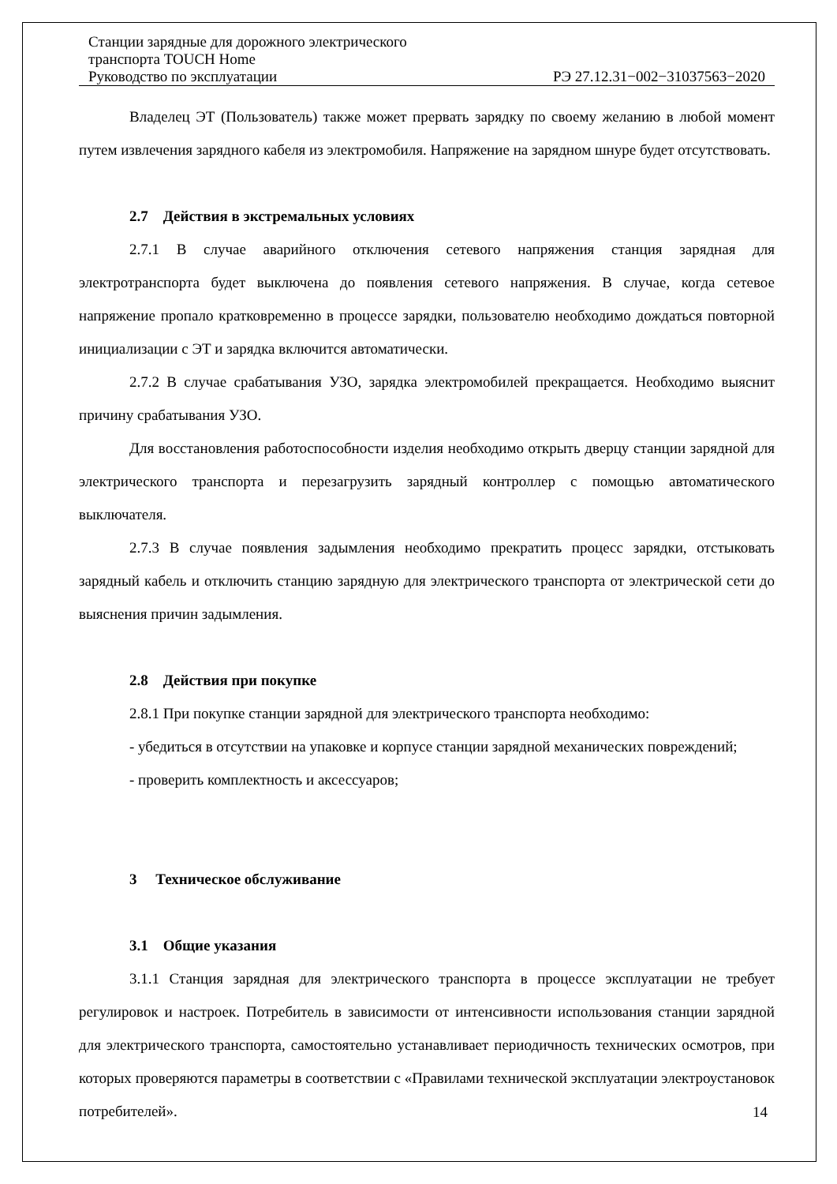Станции зарядные для дорожного электрического
транспорта TOUCH Home
Руководство по эксплуатации РЭ 27.12.31−002−31037563−2020
Владелец ЭТ (Пользователь) также может прервать зарядку по своему желанию в любой момент путем извлечения зарядного кабеля из электромобиля. Напряжение на зарядном шнуре будет отсутствовать.
2.7 Действия в экстремальных условиях
2.7.1 В случае аварийного отключения сетевого напряжения станция зарядная для электротранспорта будет выключена до появления сетевого напряжения. В случае, когда сетевое напряжение пропало кратковременно в процессе зарядки, пользователю необходимо дождаться повторной инициализации с ЭТ и зарядка включится автоматически.
2.7.2 В случае срабатывания УЗО, зарядка электромобилей прекращается. Необходимо выяснит причину срабатывания УЗО.
Для восстановления работоспособности изделия необходимо открыть дверцу станции зарядной для электрического транспорта и перезагрузить зарядный контроллер с помощью автоматического выключателя.
2.7.3 В случае появления задымления необходимо прекратить процесс зарядки, отстыковать зарядный кабель и отключить станцию зарядную для электрического транспорта от электрической сети до выяснения причин задымления.
2.8 Действия при покупке
2.8.1 При покупке станции зарядной для электрического транспорта необходимо:
- убедиться в отсутствии на упаковке и корпусе станции зарядной механических повреждений;
- проверить комплектность и аксессуаров;
3 Техническое обслуживание
3.1 Общие указания
3.1.1 Станция зарядная для электрического транспорта в процессе эксплуатации не требует регулировок и настроек. Потребитель в зависимости от интенсивности использования станции зарядной для электрического транспорта, самостоятельно устанавливает периодичность технических осмотров, при которых проверяются параметры в соответствии с «Правилами технической эксплуатации электроустановок потребителей».
14